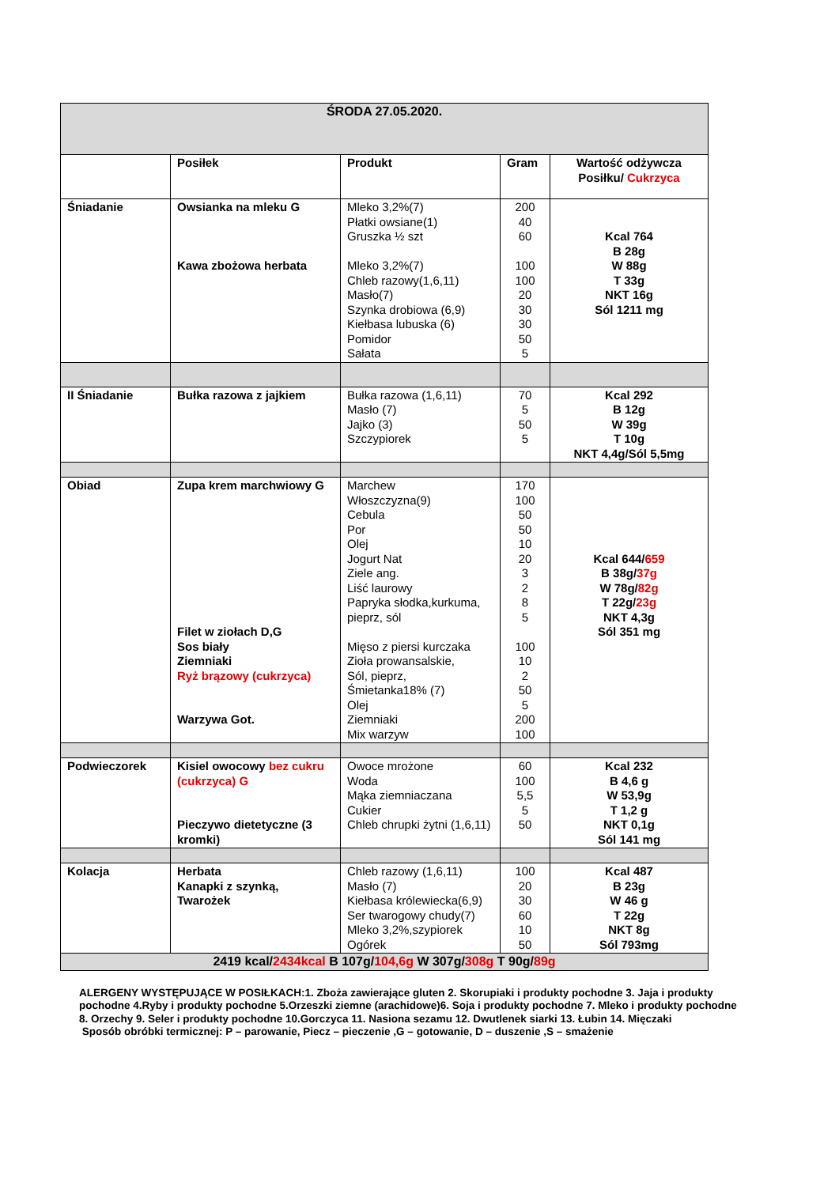| ŚRODA 27.05.2020. | | | | |
| | Posiłek | Produkt | Gram | Wartość odżywcza Posiłku/ Cukrzyca |
| Śniadanie | Owsianka na mleku G Kawa zbożowa herbata | Mleko 3,2%(7) Płatki owsiane(1) Gruszka ½ szt Mleko 3,2%(7) Chleb razowy(1,6,11) Masło(7) Szynka drobiowa (6,9) Kiełbasa lubuska (6) Pomidor Sałata | 200 40 60 100 100 20 30 30 50 5 | Kcal 764 B 28g W 88g T 33g NKT 16g Sól 1211 mg |
| II Śniadanie | Bułka razowa z jajkiem | Bułka razowa (1,6,11) Masło (7) Jajko (3) Szczypiorek | 70 5 50 5 | Kcal 292 B 12g W 39g T 10g NKT 4,4g/Sól 5,5mg |
| Obiad | Zupa krem marchwiowy G Filet w ziołach D,G Sos biały Ziemniaki Ryż brązowy (cukrzyca) Warzywa Got. | Marchew Włoszczyzna(9) Cebula Por Olej Jogurt Nat Ziele ang. Liść laurowy Papryka słodka,kurkuma, pieprz, sól Mięso z piersi kurczaka Zioła prowansalskie, Sól, pieprz, Śmietanka18% (7) Olej Ziemniaki Mix warzyw | 170 100 50 50 10 20 3 2 8 5 100 10 2 50 5 200 100 | Kcal 644/ 659 B 38g/ 37g W 78g/ 82g T 22g/ 23g NKT 4,3g Sól 351 mg |
| Podwieczorek | Kisiel owocowy bez cukru (cukrzyca) G Pieczywo dietetyczne (3 kromki) | Owoce mrożone Woda Mąka ziemniaczana Cukier Chleb chrupki żytni (1,6,11) | 60 100 5,5 5 50 | Kcal 232 B 4,6 g W 53,9g T 1,2 g NKT 0,1g Sól 141 mg |
| Kolacja | Herbata Kanapki z szynką, Twarożek | Chleb razowy (1,6,11) Masło (7) Kiełbasa królewiecka(6,9) Ser twarogowy chudy(7) Mleko 3,2%,szypiorek Ogórek | 100 20 30 60 10 50 | Kcal 487 B 23g W 46 g T 22g NKT 8g Sól 793mg |
| 2419 kcal/ 2434kcal B 107g/ 104,6g W 307g/ 308g T 90g/ 89g | | | | |
ALERGENY WYSTĘPUJĄCE W POSIŁKACH:1. Zboża zawierające gluten 2. Skorupiaki i produkty pochodne 3. Jaja i produkty pochodne 4.Ryby i produkty pochodne 5.Orzeszki ziemne (arachidowe)6. Soja i produkty pochodne 7. Mleko i produkty pochodne 8. Orzechy 9. Seler i produkty pochodne 10.Gorczyca 11. Nasiona sezamu 12. Dwutlenek siarki 13. Łubin 14. Mięczaki
Sposób obróbki termicznej: P – parowanie, Piecz – pieczenie ,G – gotowanie, D – duszenie ,S – smażenie